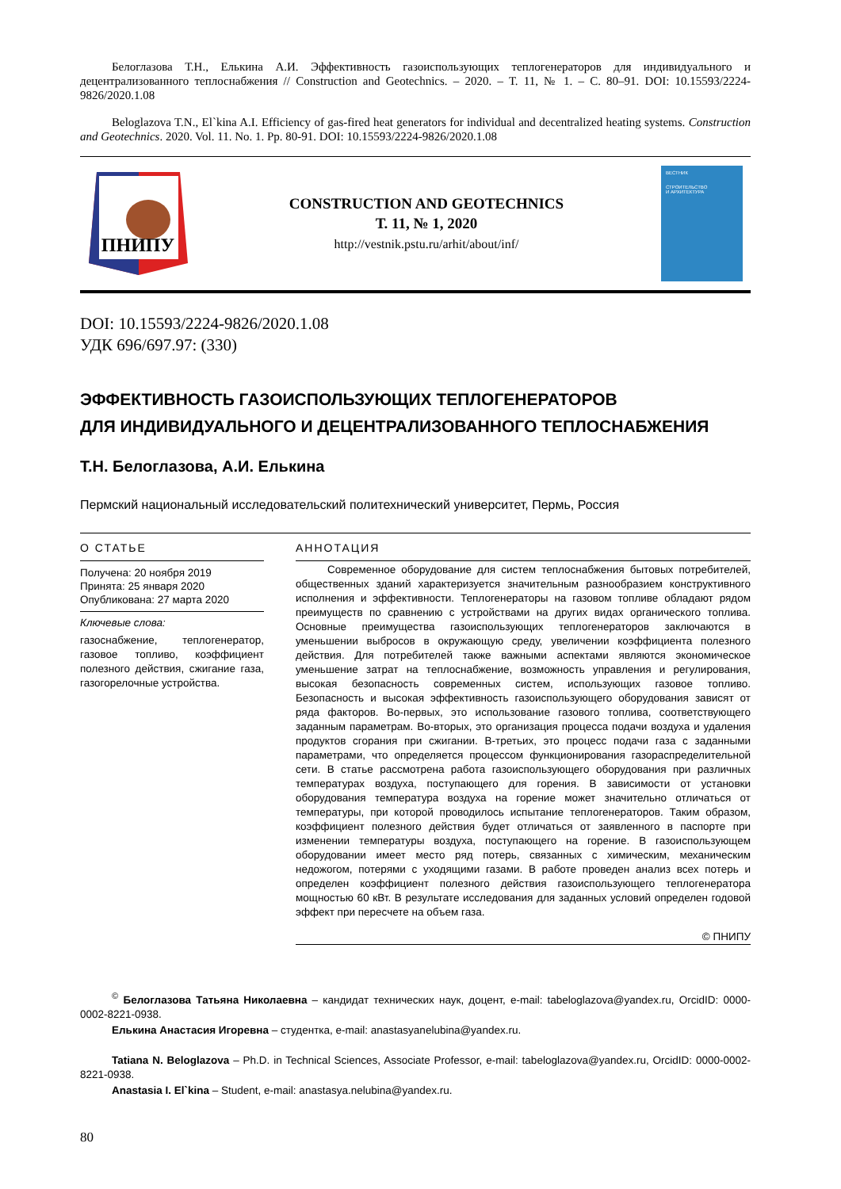Белоглазова Т.Н., Елькина А.И. Эффективность газоиспользующих теплогенераторов для индивидуального и децентрализованного теплоснабжения // Construction and Geotechnics. – 2020. – Т. 11, № 1. – С. 80–91. DOI: 10.15593/2224-9826/2020.1.08
Beloglazova T.N., El`kina A.I. Efficiency of gas-fired heat generators for individual and decentralized heating systems. Construction and Geotechnics. 2020. Vol. 11. No. 1. Pp. 80-91. DOI: 10.15593/2224-9826/2020.1.08
ПНИПУ
CONSTRUCTION AND GEOTECHNICS
Т. 11, № 1, 2020
http://vestnik.pstu.ru/arhit/about/inf/
ВЕСТНИК
СТРОИТЕЛЬСТВО
И АРХИТЕКТУРА
DOI: 10.15593/2224-9826/2020.1.08
УДК 696/697.97: (330)
ЭФФЕКТИВНОСТЬ ГАЗОИСПОЛЬЗУЮЩИХ ТЕПЛОГЕНЕРАТОРОВ
ДЛЯ ИНДИВИДУАЛЬНОГО И ДЕЦЕНТРАЛИЗОВАННОГО ТЕПЛОСНАБЖЕНИЯ
Т.Н. Белоглазова, А.И. Елькина
Пермский национальный исследовательский политехнический университет, Пермь, Россия
О СТАТЬЕ
Получена: 20 ноября 2019
Принята: 25 января 2020
Опубликована: 27 марта 2020
Ключевые слова:
газоснабжение, теплогенератор, газовое топливо, коэффициент полезного действия, сжигание газа, газогорелочные устройства.
АННОТАЦИЯ
Современное оборудование для систем теплоснабжения бытовых потребителей, общественных зданий характеризуется значительным разнообразием конструктивного исполнения и эффективности. Теплогенераторы на газовом топливе обладают рядом преимуществ по сравнению с устройствами на других видах органического топлива. Основные преимущества газоиспользующих теплогенераторов заключаются в уменьшении выбросов в окружающую среду, увеличении коэффициента полезного действия. Для потребителей также важными аспектами являются экономическое уменьшение затрат на теплоснабжение, возможность управления и регулирования, высокая безопасность современных систем, использующих газовое топливо. Безопасность и высокая эффективность газоиспользующего оборудования зависят от ряда факторов. Во-первых, это использование газового топлива, соответствующего заданным параметрам. Во-вторых, это организация процесса подачи воздуха и удаления продуктов сгорания при сжигании. В-третьих, это процесс подачи газа с заданными параметрами, что определяется процессом функционирования газораспределительной сети. В статье рассмотрена работа газоиспользующего оборудования при различных температурах воздуха, поступающего для горения. В зависимости от установки оборудования температура воздуха на горение может значительно отличаться от температуры, при которой проводилось испытание теплогенераторов. Таким образом, коэффициент полезного действия будет отличаться от заявленного в паспорте при изменении температуры воздуха, поступающего на горение. В газоиспользующем оборудовании имеет место ряд потерь, связанных с химическим, механическим недожогом, потерями с уходящими газами. В работе проведен анализ всех потерь и определен коэффициент полезного действия газоиспользующего теплогенератора мощностью 60 кВт. В результате исследования для заданных условий определен годовой эффект при пересчете на объем газа.
© ПНИПУ
<sup>©</sup> Белоглазова Татьяна Николаевна – кандидат технических наук, доцент, e-mail: tabeloglazova@yandex.ru, OrcidID: 0000-0002-8221-0938.
Елькина Анастасия Игоревна – студентка, e-mail: anastasyanelubina@yandex.ru.
Tatiana N. Beloglazova – Ph.D. in Technical Sciences, Associate Professor, e-mail: tabeloglazova@yandex.ru, OrcidID: 0000-0002-8221-0938.
Anastasia I. El`kina – Student, e-mail: anastasya.nelubina@yandex.ru.
80